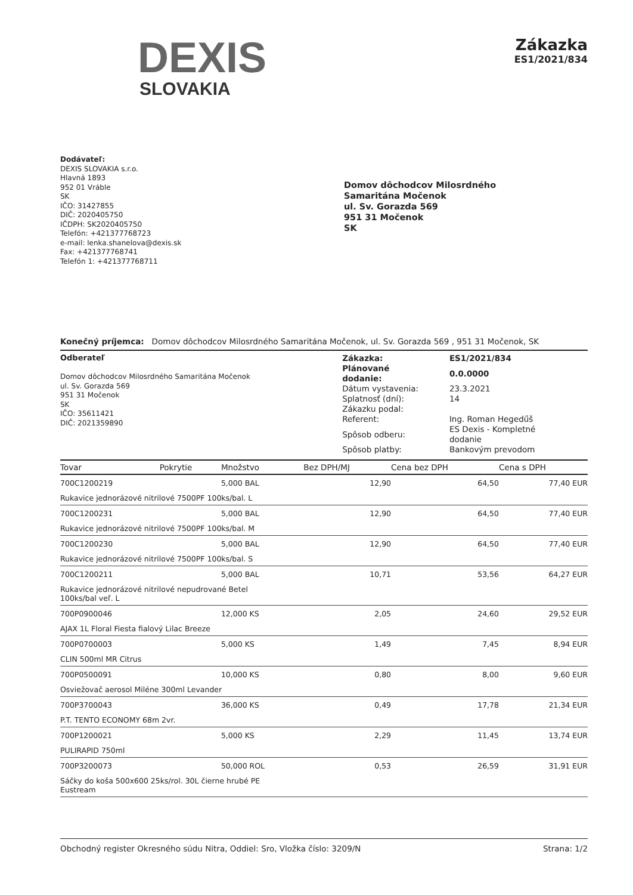DEXIS
SLOVAKIA
Zákazka
ES1/2021/834
Dodávateľ:
DEXIS SLOVAKIA s.r.o.
Hlavná 1893
952 01 Vráble
SK
IČO: 31427855
DIČ: 2020405750
IČDPH: SK2020405750
Telefón: +421377768723
e-mail: lenka.shanelova@dexis.sk
Fax: +421377768741
Telefón 1: +421377768711
Domov dôchodcov Milosrdného
Samaritána Močenok
ul. Sv. Gorazda 569
951 31 Močenok
SK
Konečný príjemca: Domov dôchodcov Milosrdného Samaritána Močenok, ul. Sv. Gorazda 569 , 951 31 Močenok, SK
Odberateľ
Domov dôchodcov Milosrdného Samaritána Močenok
ul. Sv. Gorazda 569
951 31 Močenok
SK
IČO: 35611421
DIČ: 2021359890
| Zákazka: | ES1/2021/834 |
| Plánované dodanie: | 0.0.0000 |
| Dátum vystavenia: | 23.3.2021 |
| Splatnosť (dní): | 14 |
| Zákazku podal: | |
| Referent: | Ing. Roman Hegedűš |
| Spôsob odberu: | ES Dexis - Kompletné dodanie |
| Spôsob platby: | Bankovým prevodom |
| Tovar | Pokrytie | Množstvo | Bez DPH/MJ | Cena bez DPH | Cena s DPH |
| --- | --- | --- | --- | --- | --- |
| 700C1200219 | | 5,000 BAL | 12,90 | 64,50 | 77,40 EUR |
| Rukavice jednorázové nitrilové 7500PF 100ks/bal. L | | | | | |
| 700C1200231 | | 5,000 BAL | 12,90 | 64,50 | 77,40 EUR |
| Rukavice jednorázové nitrilové 7500PF 100ks/bal. M | | | | | |
| 700C1200230 | | 5,000 BAL | 12,90 | 64,50 | 77,40 EUR |
| Rukavice jednorázové nitrilové 7500PF 100ks/bal. S | | | | | |
| 700C1200211 | | 5,000 BAL | 10,71 | 53,56 | 64,27 EUR |
| Rukavice jednorázové nitrilové nepudrované Betel 100ks/bal veľ. L | | | | | |
| 700P0900046 | | 12,000 KS | 2,05 | 24,60 | 29,52 EUR |
| AJAX 1L Floral Fiesta fialový Lilac Breeze | | | | | |
| 700P0700003 | | 5,000 KS | 1,49 | 7,45 | 8,94 EUR |
| CLIN 500ml MR Citrus | | | | | |
| 700P0500091 | | 10,000 KS | 0,80 | 8,00 | 9,60 EUR |
| Osviežovač aerosol Miléne 300ml Levander | | | | | |
| 700P3700043 | | 36,000 KS | 0,49 | 17,78 | 21,34 EUR |
| P.T. TENTO ECONOMY 68m 2vr. | | | | | |
| 700P1200021 | | 5,000 KS | 2,29 | 11,45 | 13,74 EUR |
| PULIRAPID 750ml | | | | | |
| 700P3200073 | | 50,000 ROL | 0,53 | 26,59 | 31,91 EUR |
| Sáčky do koša 500x600 25ks/rol. 30L čierne hrubé PE Eustream | | | | | |
Obchodný register Okresného súdu Nitra, Oddiel: Sro, Vložka číslo: 3209/N Strana: 1/2